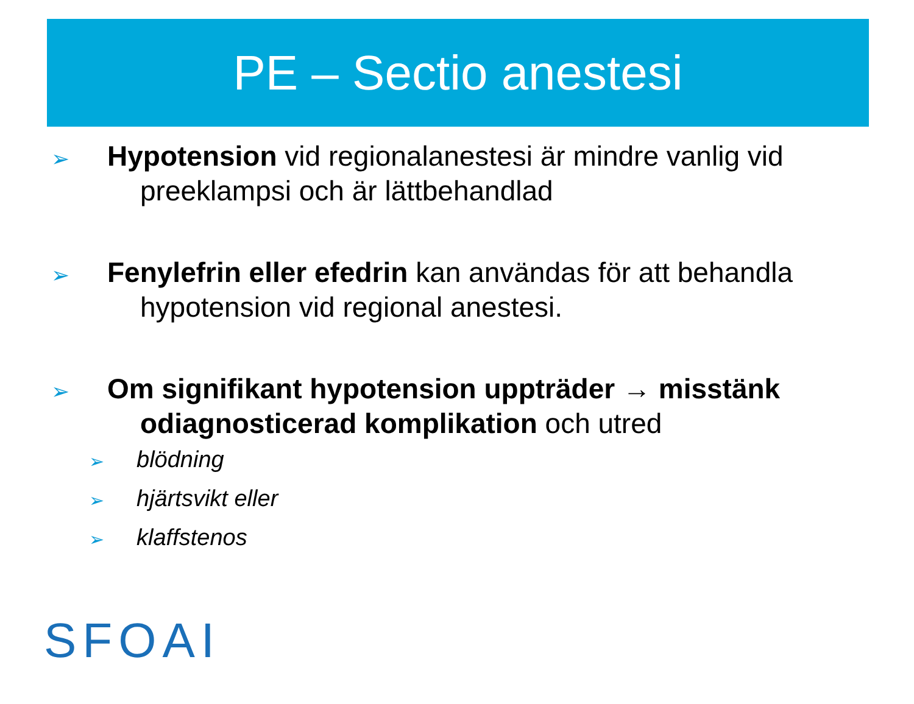PE – Sectio anestesi
➢
Hypotension vid regionalanestesi är mindre vanlig vid preeklampsi och är lättbehandlad
➢
Fenylefrin eller efedrin kan användas för att behandla hypotension vid regional anestesi.
➢
Om signifikant hypotension uppträder → misstänk odiagnosticerad komplikation och utred
➢
blödning
➢
hjärtsvikt eller
➢
klaffstenos
SFOAI